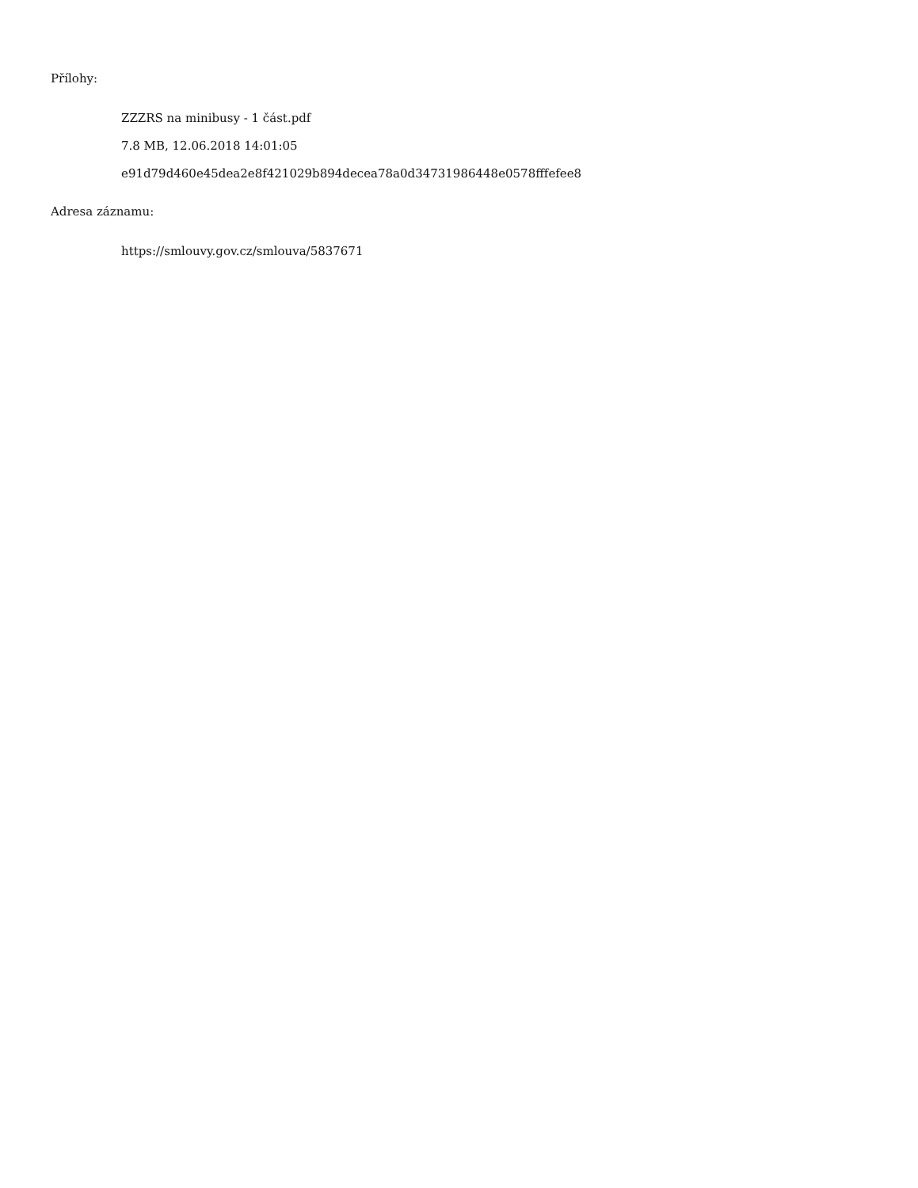Přílohy:
ZZZRS na minibusy - 1 část.pdf
7.8 MB, 12.06.2018 14:01:05
e91d79d460e45dea2e8f421029b894decea78a0d34731986448e0578fffefee8
Adresa záznamu:
https://smlouvy.gov.cz/smlouva/5837671